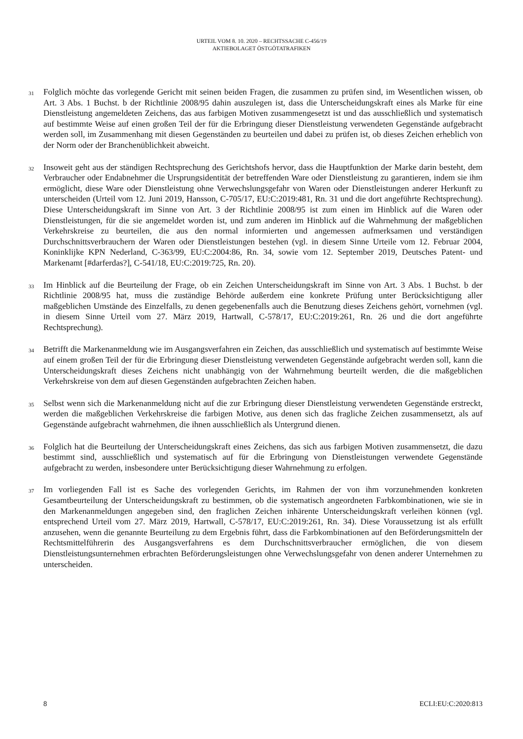URTEIL VOM 8. 10. 2020 – RECHTSSACHE C-456/19
AKTIEBOLAGET ÖSTGÖTATRAFIKEN
31
Folglich möchte das vorlegende Gericht mit seinen beiden Fragen, die zusammen zu prüfen sind, im Wesentlichen wissen, ob Art. 3 Abs. 1 Buchst. b der Richtlinie 2008/95 dahin auszulegen ist, dass die Unterscheidungskraft eines als Marke für eine Dienstleistung angemeldeten Zeichens, das aus farbigen Motiven zusammengesetzt ist und das ausschließlich und systematisch auf bestimmte Weise auf einen großen Teil der für die Erbringung dieser Dienstleistung verwendeten Gegenstände aufgebracht werden soll, im Zusammenhang mit diesen Gegenständen zu beurteilen und dabei zu prüfen ist, ob dieses Zeichen erheblich von der Norm oder der Branchenüblichkeit abweicht.
32
Insoweit geht aus der ständigen Rechtsprechung des Gerichtshofs hervor, dass die Hauptfunktion der Marke darin besteht, dem Verbraucher oder Endabnehmer die Ursprungsidentität der betreffenden Ware oder Dienstleistung zu garantieren, indem sie ihm ermöglicht, diese Ware oder Dienstleistung ohne Verwechslungsgefahr von Waren oder Dienstleistungen anderer Herkunft zu unterscheiden (Urteil vom 12. Juni 2019, Hansson, C-705/17, EU:C:2019:481, Rn. 31 und die dort angeführte Rechtsprechung). Diese Unterscheidungskraft im Sinne von Art. 3 der Richtlinie 2008/95 ist zum einen im Hinblick auf die Waren oder Dienstleistungen, für die sie angemeldet worden ist, und zum anderen im Hinblick auf die Wahrnehmung der maßgeblichen Verkehrskreise zu beurteilen, die aus den normal informierten und angemessen aufmerksamen und verständigen Durchschnittsverbrauchern der Waren oder Dienstleistungen bestehen (vgl. in diesem Sinne Urteile vom 12. Februar 2004, Koninklijke KPN Nederland, C-363/99, EU:C:2004:86, Rn. 34, sowie vom 12. September 2019, Deutsches Patent- und Markenamt [#darferdas?], C-541/18, EU:C:2019:725, Rn. 20).
33
Im Hinblick auf die Beurteilung der Frage, ob ein Zeichen Unterscheidungskraft im Sinne von Art. 3 Abs. 1 Buchst. b der Richtlinie 2008/95 hat, muss die zuständige Behörde außerdem eine konkrete Prüfung unter Berücksichtigung aller maßgeblichen Umstände des Einzelfalls, zu denen gegebenenfalls auch die Benutzung dieses Zeichens gehört, vornehmen (vgl. in diesem Sinne Urteil vom 27. März 2019, Hartwall, C-578/17, EU:C:2019:261, Rn. 26 und die dort angeführte Rechtsprechung).
34
Betrifft die Markenanmeldung wie im Ausgangsverfahren ein Zeichen, das ausschließlich und systematisch auf bestimmte Weise auf einem großen Teil der für die Erbringung dieser Dienstleistung verwendeten Gegenstände aufgebracht werden soll, kann die Unterscheidungskraft dieses Zeichens nicht unabhängig von der Wahrnehmung beurteilt werden, die die maßgeblichen Verkehrskreise von dem auf diesen Gegenständen aufgebrachten Zeichen haben.
35
Selbst wenn sich die Markenanmeldung nicht auf die zur Erbringung dieser Dienstleistung verwendeten Gegenstände erstreckt, werden die maßgeblichen Verkehrskreise die farbigen Motive, aus denen sich das fragliche Zeichen zusammensetzt, als auf Gegenstände aufgebracht wahrnehmen, die ihnen ausschließlich als Untergrund dienen.
36
Folglich hat die Beurteilung der Unterscheidungskraft eines Zeichens, das sich aus farbigen Motiven zusammensetzt, die dazu bestimmt sind, ausschließlich und systematisch auf für die Erbringung von Dienstleistungen verwendete Gegenstände aufgebracht zu werden, insbesondere unter Berücksichtigung dieser Wahrnehmung zu erfolgen.
37
Im vorliegenden Fall ist es Sache des vorlegenden Gerichts, im Rahmen der von ihm vorzunehmenden konkreten Gesamtbeurteilung der Unterscheidungskraft zu bestimmen, ob die systematisch angeordneten Farbkombinationen, wie sie in den Markenanmeldungen angegeben sind, den fraglichen Zeichen inhärente Unterscheidungskraft verleihen können (vgl. entsprechend Urteil vom 27. März 2019, Hartwall, C-578/17, EU:C:2019:261, Rn. 34). Diese Voraussetzung ist als erfüllt anzusehen, wenn die genannte Beurteilung zu dem Ergebnis führt, dass die Farbkombinationen auf den Beförderungsmitteln der Rechtsmittelführerin des Ausgangsverfahrens es dem Durchschnittsverbraucher ermöglichen, die von diesem Dienstleistungsunternehmen erbrachten Beförderungsleistungen ohne Verwechslungsgefahr von denen anderer Unternehmen zu unterscheiden.
8 ECLI:EU:C:2020:813